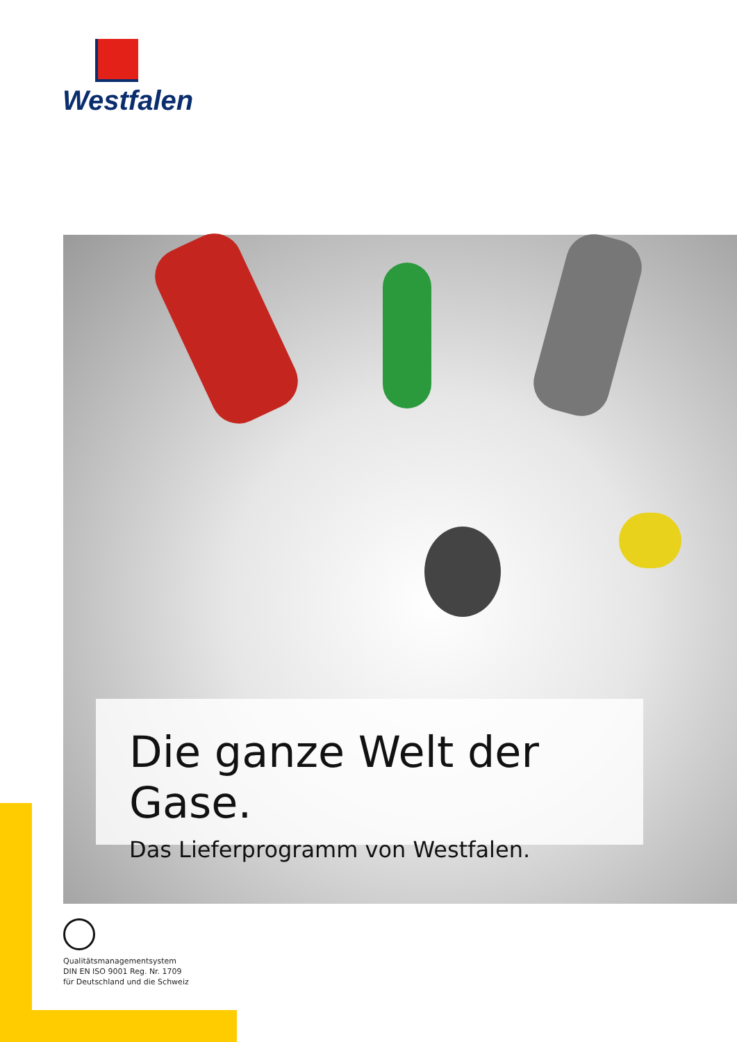Westfalen
Die ganze Welt der Gase.
Das Lieferprogramm von Westfalen.
Qualitätsmanagementsystem
DIN EN ISO 9001 Reg. Nr. 1709
für Deutschland und die Schweiz